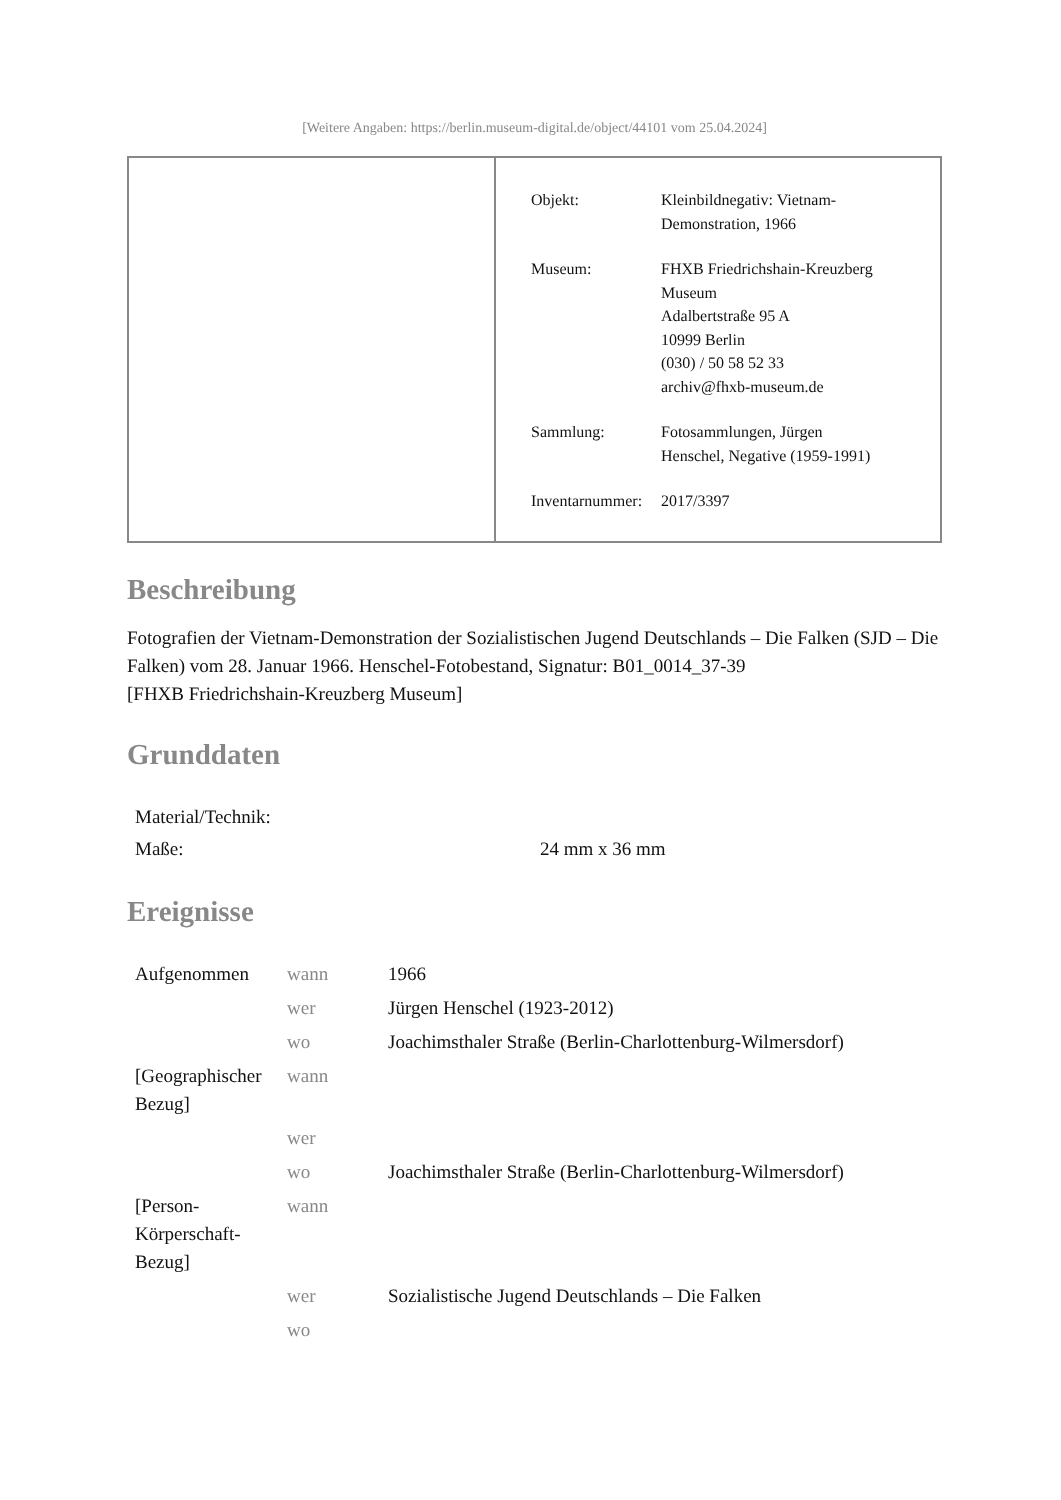[Weitere Angaben: https://berlin.museum-digital.de/object/44101 vom 25.04.2024]
| Objekt: | Kleinbildnegativ: Vietnam- Demonstration, 1966 |
| Museum: | FHXB Friedrichshain-Kreuzberg Museum Adalbertstraße 95 A 10999 Berlin (030) / 50 58 52 33 archiv@fhxb-museum.de |
| Sammlung: | Fotosammlungen, Jürgen Henschel, Negative (1959-1991) |
| Inventarnummer: | 2017/3397 |
Beschreibung
Fotografien der Vietnam-Demonstration der Sozialistischen Jugend Deutschlands – Die Falken (SJD – Die Falken) vom 28. Januar 1966. Henschel-Fotobestand, Signatur: B01_0014_37-39
[FHXB Friedrichshain-Kreuzberg Museum]
Grunddaten
| Material/Technik: | |
| Maße: | 24 mm x 36 mm |
Ereignisse
| Aufgenommen | wann | 1966 |
| | wer | Jürgen Henschel (1923-2012) |
| | wo | Joachimsthaler Straße (Berlin-Charlottenburg-Wilmersdorf) |
| [Geographischer Bezug] | wann | |
| | wer | |
| | wo | Joachimsthaler Straße (Berlin-Charlottenburg-Wilmersdorf) |
| [Person-Körperschaft-Bezug] | wann | |
| | wer | Sozialistische Jugend Deutschlands – Die Falken |
| | wo | |